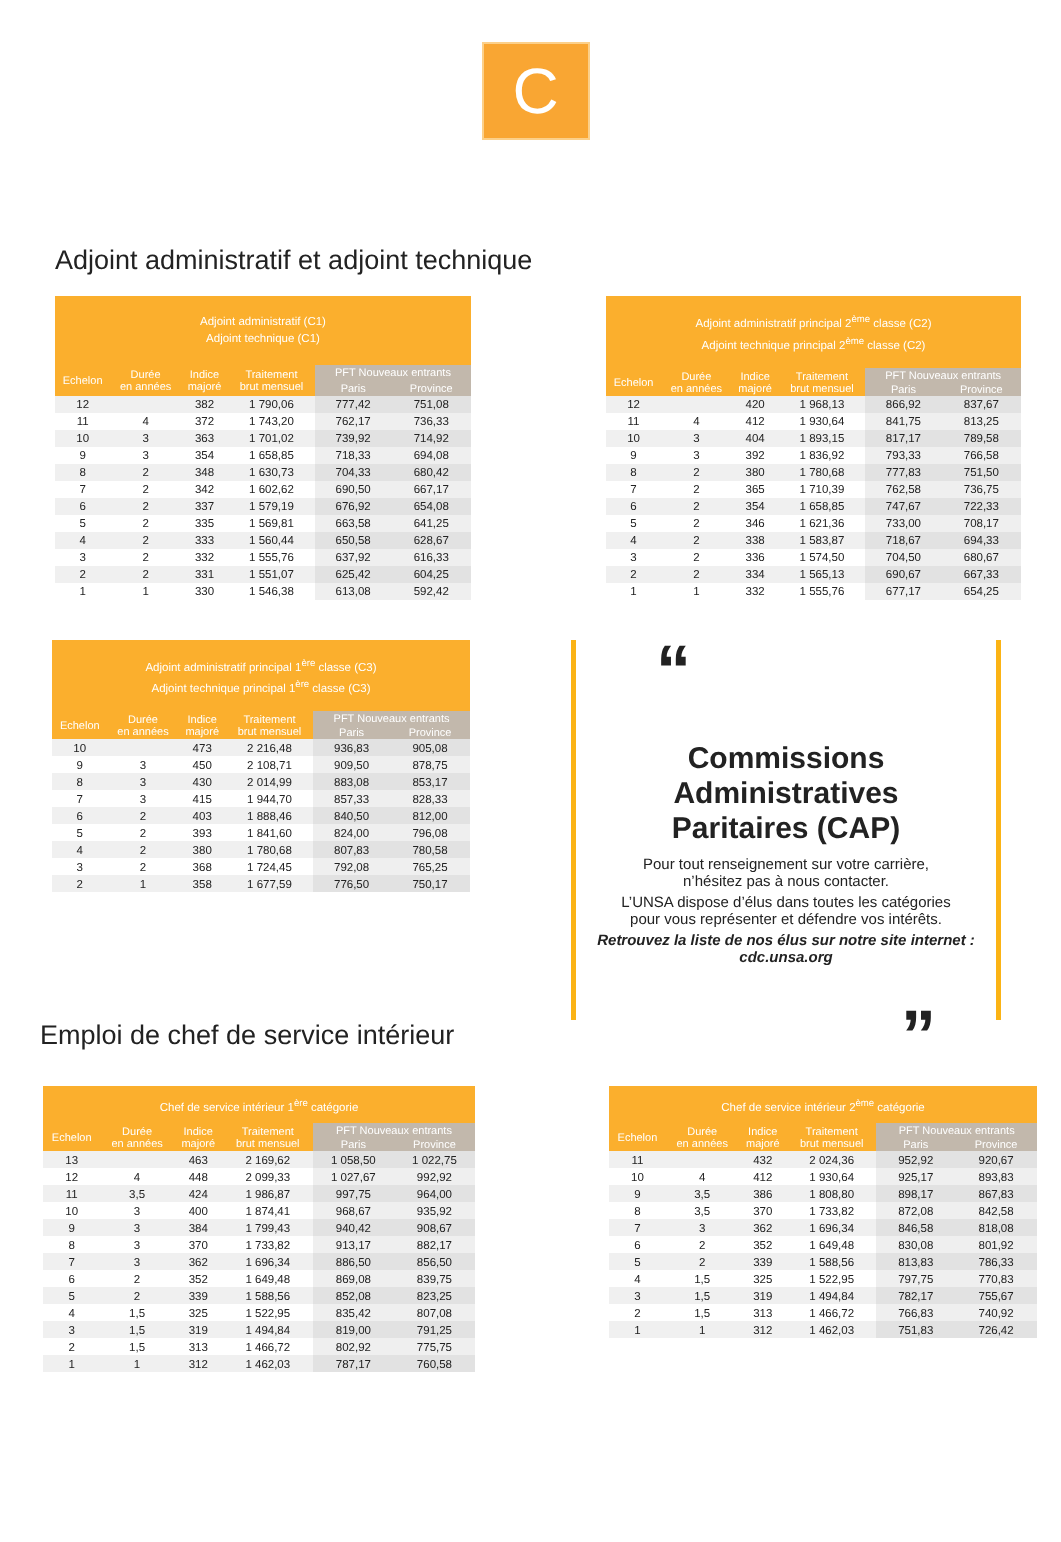C
Adjoint administratif et adjoint technique
| Adjoint administratif (C1) Adjoint technique (C1) | | | | | |
| --- | --- | --- | --- | --- | --- |
| Echelon | Durée en années | Indice majoré | Traitement brut mensuel | PFT Nouveaux entrants | |
| | | | | Paris | Province |
| 12 | | 382 | 1 790,06 | 777,42 | 751,08 |
| 11 | 4 | 372 | 1 743,20 | 762,17 | 736,33 |
| 10 | 3 | 363 | 1 701,02 | 739,92 | 714,92 |
| 9 | 3 | 354 | 1 658,85 | 718,33 | 694,08 |
| 8 | 2 | 348 | 1 630,73 | 704,33 | 680,42 |
| 7 | 2 | 342 | 1 602,62 | 690,50 | 667,17 |
| 6 | 2 | 337 | 1 579,19 | 676,92 | 654,08 |
| 5 | 2 | 335 | 1 569,81 | 663,58 | 641,25 |
| 4 | 2 | 333 | 1 560,44 | 650,58 | 628,67 |
| 3 | 2 | 332 | 1 555,76 | 637,92 | 616,33 |
| 2 | 2 | 331 | 1 551,07 | 625,42 | 604,25 |
| 1 | 1 | 330 | 1 546,38 | 613,08 | 592,42 |
| Adjoint administratif principal 2<sup>ème</sup> classe (C2) Adjoint technique principal 2<sup>ème</sup> classe (C2) | | | | | |
| --- | --- | --- | --- | --- | --- |
| Echelon | Durée en années | Indice majoré | Traitement brut mensuel | PFT Nouveaux entrants | |
| | | | | Paris | Province |
| 12 | | 420 | 1 968,13 | 866,92 | 837,67 |
| 11 | 4 | 412 | 1 930,64 | 841,75 | 813,25 |
| 10 | 3 | 404 | 1 893,15 | 817,17 | 789,58 |
| 9 | 3 | 392 | 1 836,92 | 793,33 | 766,58 |
| 8 | 2 | 380 | 1 780,68 | 777,83 | 751,50 |
| 7 | 2 | 365 | 1 710,39 | 762,58 | 736,75 |
| 6 | 2 | 354 | 1 658,85 | 747,67 | 722,33 |
| 5 | 2 | 346 | 1 621,36 | 733,00 | 708,17 |
| 4 | 2 | 338 | 1 583,87 | 718,67 | 694,33 |
| 3 | 2 | 336 | 1 574,50 | 704,50 | 680,67 |
| 2 | 2 | 334 | 1 565,13 | 690,67 | 667,33 |
| 1 | 1 | 332 | 1 555,76 | 677,17 | 654,25 |
| Adjoint administratif principal 1<sup>ère</sup> classe (C3) Adjoint technique principal 1<sup>ère</sup> classe (C3) | | | | | |
| --- | --- | --- | --- | --- | --- |
| Echelon | Durée en années | Indice majoré | Traitement brut mensuel | PFT Nouveaux entrants | |
| | | | | Paris | Province |
| 10 | | 473 | 2 216,48 | 936,83 | 905,08 |
| 9 | 3 | 450 | 2 108,71 | 909,50 | 878,75 |
| 8 | 3 | 430 | 2 014,99 | 883,08 | 853,17 |
| 7 | 3 | 415 | 1 944,70 | 857,33 | 828,33 |
| 6 | 2 | 403 | 1 888,46 | 840,50 | 812,00 |
| 5 | 2 | 393 | 1 841,60 | 824,00 | 796,08 |
| 4 | 2 | 380 | 1 780,68 | 807,83 | 780,58 |
| 3 | 2 | 368 | 1 724,45 | 792,08 | 765,25 |
| 2 | 1 | 358 | 1 677,59 | 776,50 | 750,17 |
“
Commissions
Administratives
Paritaires (CAP)
Pour tout renseignement sur votre carrière,
n’hésitez pas à nous contacter.
L’UNSA dispose d’élus dans toutes les catégories
pour vous représenter et défendre vos intérêts.
Retrouvez la liste de nos élus sur notre site internet : cdc.unsa.org
”
Emploi de chef de service intérieur
| Chef de service intérieur 1<sup>ère</sup> catégorie | | | | | |
| --- | --- | --- | --- | --- | --- |
| Echelon | Durée en années | Indice majoré | Traitement brut mensuel | PFT Nouveaux entrants | |
| | | | | Paris | Province |
| 13 | | 463 | 2 169,62 | 1 058,50 | 1 022,75 |
| 12 | 4 | 448 | 2 099,33 | 1 027,67 | 992,92 |
| 11 | 3,5 | 424 | 1 986,87 | 997,75 | 964,00 |
| 10 | 3 | 400 | 1 874,41 | 968,67 | 935,92 |
| 9 | 3 | 384 | 1 799,43 | 940,42 | 908,67 |
| 8 | 3 | 370 | 1 733,82 | 913,17 | 882,17 |
| 7 | 3 | 362 | 1 696,34 | 886,50 | 856,50 |
| 6 | 2 | 352 | 1 649,48 | 869,08 | 839,75 |
| 5 | 2 | 339 | 1 588,56 | 852,08 | 823,25 |
| 4 | 1,5 | 325 | 1 522,95 | 835,42 | 807,08 |
| 3 | 1,5 | 319 | 1 494,84 | 819,00 | 791,25 |
| 2 | 1,5 | 313 | 1 466,72 | 802,92 | 775,75 |
| 1 | 1 | 312 | 1 462,03 | 787,17 | 760,58 |
| Chef de service intérieur 2<sup>ème</sup> catégorie | | | | | |
| --- | --- | --- | --- | --- | --- |
| Echelon | Durée en années | Indice majoré | Traitement brut mensuel | PFT Nouveaux entrants | |
| | | | | Paris | Province |
| 11 | | 432 | 2 024,36 | 952,92 | 920,67 |
| 10 | 4 | 412 | 1 930,64 | 925,17 | 893,83 |
| 9 | 3,5 | 386 | 1 808,80 | 898,17 | 867,83 |
| 8 | 3,5 | 370 | 1 733,82 | 872,08 | 842,58 |
| 7 | 3 | 362 | 1 696,34 | 846,58 | 818,08 |
| 6 | 2 | 352 | 1 649,48 | 830,08 | 801,92 |
| 5 | 2 | 339 | 1 588,56 | 813,83 | 786,33 |
| 4 | 1,5 | 325 | 1 522,95 | 797,75 | 770,83 |
| 3 | 1,5 | 319 | 1 494,84 | 782,17 | 755,67 |
| 2 | 1,5 | 313 | 1 466,72 | 766,83 | 740,92 |
| 1 | 1 | 312 | 1 462,03 | 751,83 | 726,42 |